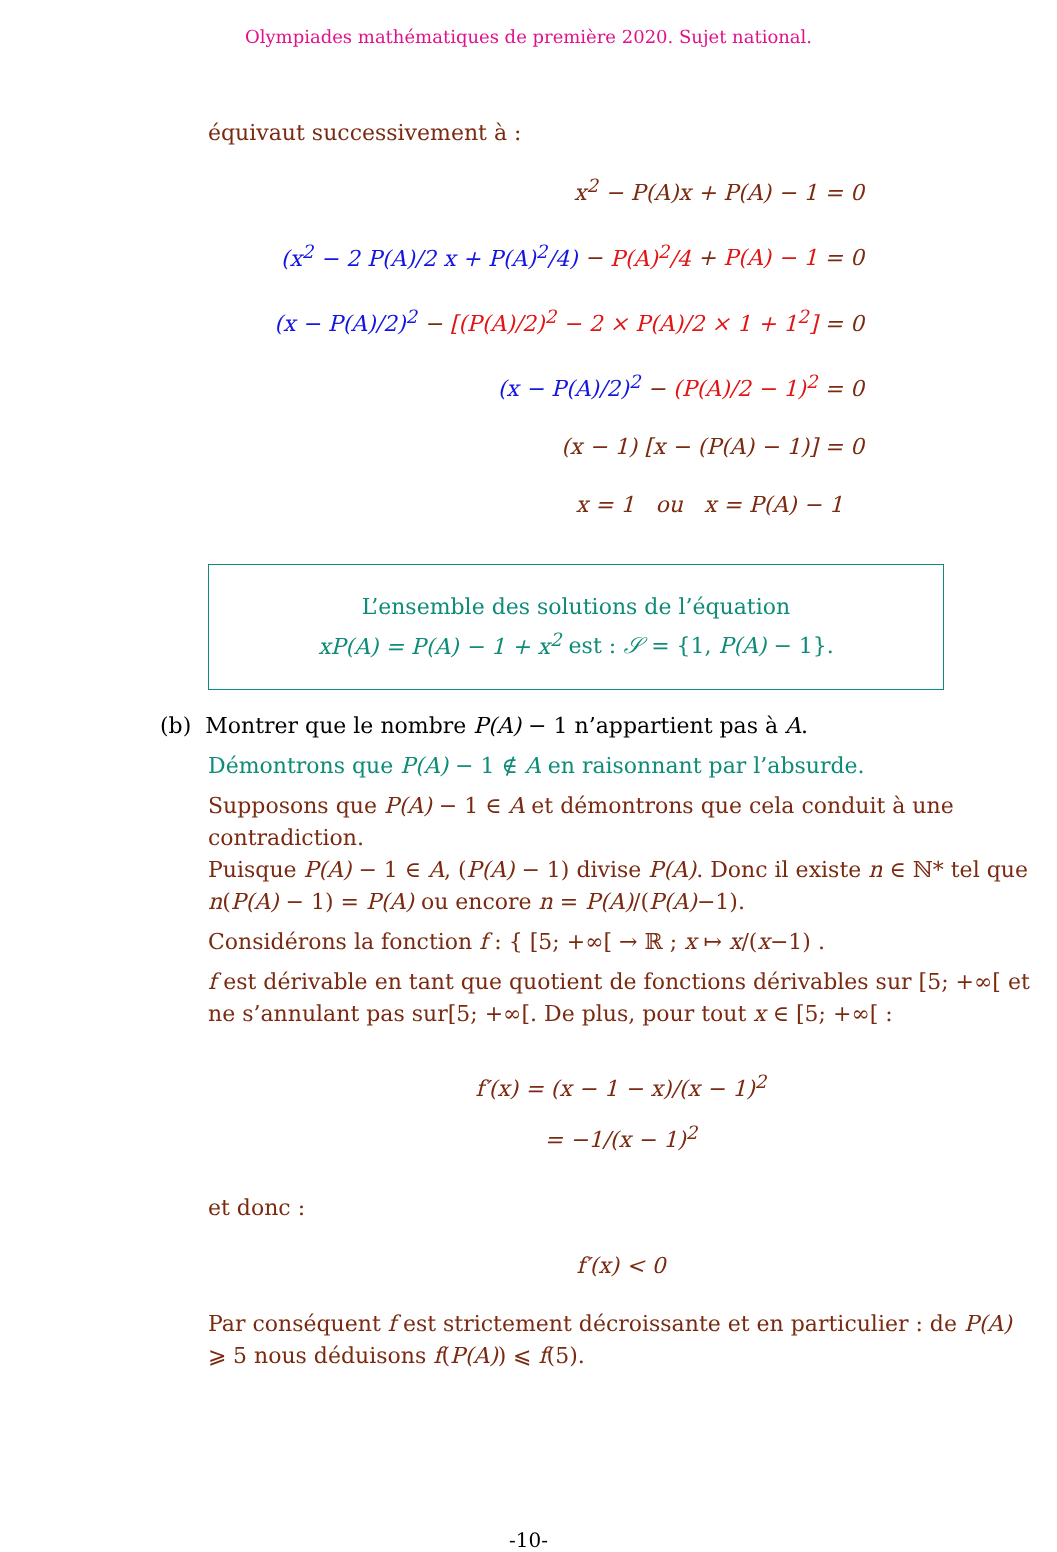Olympiades mathématiques de première 2020. Sujet national.
équivaut successivement à :
x<sup>2</sup> − P(A)x + P(A) − 1 = 0
(x<sup>2</sup> − 2 P(A)/2 x + P(A)<sup>2</sup>/4) − P(A)<sup>2</sup>/4 + P(A) − 1 = 0
(x − P(A)/2)<sup>2</sup> − [(P(A)/2)<sup>2</sup> − 2 × P(A)/2 × 1 + 1<sup>2</sup>] = 0
(x − P(A)/2)<sup>2</sup> − (P(A)/2 − 1)<sup>2</sup> = 0
(x − 1) [x − (P(A) − 1)] = 0
x = 1 ou x = P(A) − 1
L’ensemble des solutions de l’équation
xP(A) = P(A) − 1 + x<sup>2</sup> est : 𝒮 = {1, P(A) − 1}.
(b) Montrer que le nombre P(A) − 1 n’appartient pas à A.
Démontrons que P(A) − 1 ∉ A en raisonnant par l’absurde.
Supposons que P(A) − 1 ∈ A et démontrons que cela conduit à une contradiction.
Puisque P(A) − 1 ∈ A, (P(A) − 1) divise P(A). Donc il existe n ∈ ℕ* tel que n(P(A) − 1) = P(A) ou encore n = P(A)/(P(A)−1).
Considérons la fonction f : { [5; +∞[ → ℝ ; x ↦ x/(x−1) .
f est dérivable en tant que quotient de fonctions dérivables sur [5; +∞[ et ne s’annulant pas sur[5; +∞[. De plus, pour tout x ∈ [5; +∞[ :
f′(x) = (x − 1 − x)/(x − 1)<sup>2</sup>
= −1/(x − 1)<sup>2</sup>
et donc :
f′(x) < 0
Par conséquent f est strictement décroissante et en particulier : de P(A) ⩾ 5 nous déduisons f(P(A)) ⩽ f(5).
-10-